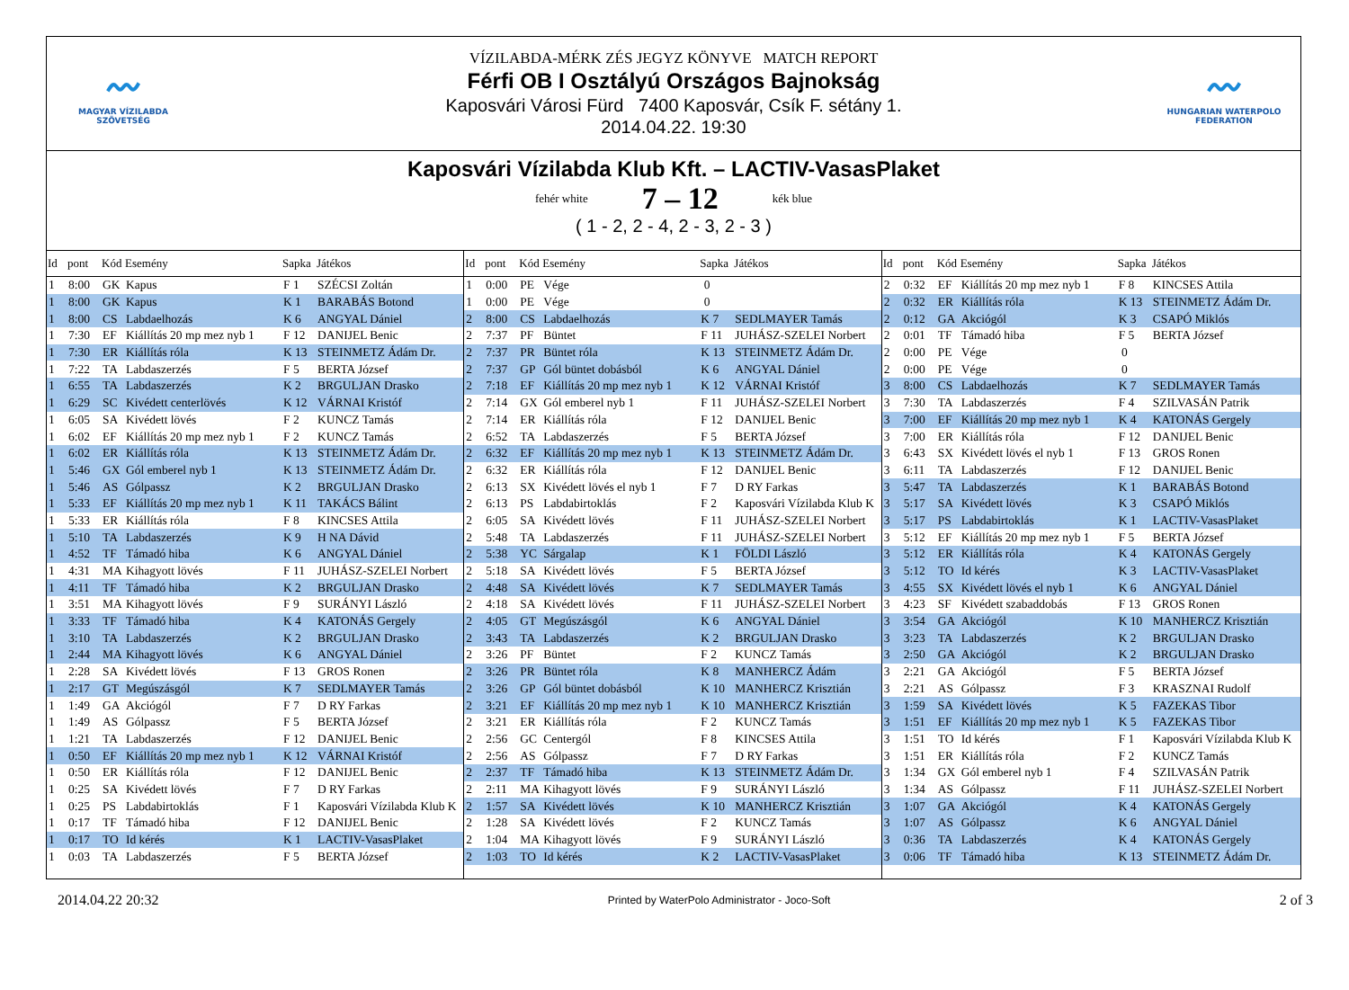〰
MAGYAR VÍZILABDA
SZÖVETSÉG
VÍZILABDA-MÉRK ZÉS JEGYZ KÖNYVE MATCH REPORT
Férfi OB I Osztályú Országos Bajnokság
Kaposvári Városi Fürd 7400 Kaposvár, Csík F. sétány 1.
2014.04.22. 19:30
〰
HUNGARIAN WATERPOLO
FEDERATION
Kaposvári Vízilabda Klub Kft. – LACTIV-VasasPlaket
fehér white 7 – 12 kék blue
( 1 - 2, 2 - 4, 2 - 3, 2 - 3 )
| Id | pont | Kód | Esemény | Sapka | Játékos |
| --- | --- | --- | --- | --- | --- |
| 1 | 8:00 | GK | Kapus | F 1 | SZÉCSI Zoltán |
| 1 | 8:00 | GK | Kapus | K 1 | BARABÁS Botond |
| 1 | 8:00 | CS | Labdaelhozás | K 6 | ANGYAL Dániel |
| 1 | 7:30 | EF | Kiállítás 20 mp mez nyb 1 | F 12 | DANIJEL Benic |
| 1 | 7:30 | ER | Kiállítás róla | K 13 | STEINMETZ Ádám Dr. |
| 1 | 7:22 | TA | Labdaszerzés | F 5 | BERTA József |
| 1 | 6:55 | TA | Labdaszerzés | K 2 | BRGULJAN Drasko |
| 1 | 6:29 | SC | Kivédett centerlövés | K 12 | VÁRNAI Kristóf |
| 1 | 6:05 | SA | Kivédett lövés | F 2 | KUNCZ Tamás |
| 1 | 6:02 | EF | Kiállítás 20 mp mez nyb 1 | F 2 | KUNCZ Tamás |
| 1 | 6:02 | ER | Kiállítás róla | K 13 | STEINMETZ Ádám Dr. |
| 1 | 5:46 | GX | Gól emberel nyb 1 | K 13 | STEINMETZ Ádám Dr. |
| 1 | 5:46 | AS | Gólpassz | K 2 | BRGULJAN Drasko |
| 1 | 5:33 | EF | Kiállítás 20 mp mez nyb 1 | K 11 | TAKÁCS Bálint |
| 1 | 5:33 | ER | Kiállítás róla | F 8 | KINCSES Attila |
| 1 | 5:10 | TA | Labdaszerzés | K 9 | H NA Dávid |
| 1 | 4:52 | TF | Támadó hiba | K 6 | ANGYAL Dániel |
| 1 | 4:31 | MA | Kihagyott lövés | F 11 | JUHÁSZ-SZELEI Norbert |
| 1 | 4:11 | TF | Támadó hiba | K 2 | BRGULJAN Drasko |
| 1 | 3:51 | MA | Kihagyott lövés | F 9 | SURÁNYI László |
| 1 | 3:33 | TF | Támadó hiba | K 4 | KATONÁS Gergely |
| 1 | 3:10 | TA | Labdaszerzés | K 2 | BRGULJAN Drasko |
| 1 | 2:44 | MA | Kihagyott lövés | K 6 | ANGYAL Dániel |
| 1 | 2:28 | SA | Kivédett lövés | F 13 | GROS Ronen |
| 1 | 2:17 | GT | Megúszásgól | K 7 | SEDLMAYER Tamás |
| 1 | 1:49 | GA | Akciógól | F 7 | D RY Farkas |
| 1 | 1:49 | AS | Gólpassz | F 5 | BERTA József |
| 1 | 1:21 | TA | Labdaszerzés | F 12 | DANIJEL Benic |
| 1 | 0:50 | EF | Kiállítás 20 mp mez nyb 1 | K 12 | VÁRNAI Kristóf |
| 1 | 0:50 | ER | Kiállítás róla | F 12 | DANIJEL Benic |
| 1 | 0:25 | SA | Kivédett lövés | F 7 | D RY Farkas |
| 1 | 0:25 | PS | Labdabirtoklás | F 1 | Kaposvári Vízilabda Klub K |
| 1 | 0:17 | TF | Támadó hiba | F 12 | DANIJEL Benic |
| 1 | 0:17 | TO | Id kérés | K 1 | LACTIV-VasasPlaket |
| 1 | 0:03 | TA | Labdaszerzés | F 5 | BERTA József |
| Id | pont | Kód | Esemény | Sapka | Játékos |
| --- | --- | --- | --- | --- | --- |
| 1 | 0:00 | PE | Vége | 0 | |
| 1 | 0:00 | PE | Vége | 0 | |
| 2 | 8:00 | CS | Labdaelhozás | K 7 | SEDLMAYER Tamás |
| 2 | 7:37 | PF | Büntet | F 11 | JUHÁSZ-SZELEI Norbert |
| 2 | 7:37 | PR | Büntet róla | K 13 | STEINMETZ Ádám Dr. |
| 2 | 7:37 | GP | Gól büntet dobásból | K 6 | ANGYAL Dániel |
| 2 | 7:18 | EF | Kiállítás 20 mp mez nyb 1 | K 12 | VÁRNAI Kristóf |
| 2 | 7:14 | GX | Gól emberel nyb 1 | F 11 | JUHÁSZ-SZELEI Norbert |
| 2 | 7:14 | ER | Kiállítás róla | F 12 | DANIJEL Benic |
| 2 | 6:52 | TA | Labdaszerzés | F 5 | BERTA József |
| 2 | 6:32 | EF | Kiállítás 20 mp mez nyb 1 | K 13 | STEINMETZ Ádám Dr. |
| 2 | 6:32 | ER | Kiállítás róla | F 12 | DANIJEL Benic |
| 2 | 6:13 | SX | Kivédett lövés el nyb 1 | F 7 | D RY Farkas |
| 2 | 6:13 | PS | Labdabirtoklás | F 2 | Kaposvári Vízilabda Klub K |
| 2 | 6:05 | SA | Kivédett lövés | F 11 | JUHÁSZ-SZELEI Norbert |
| 2 | 5:48 | TA | Labdaszerzés | F 11 | JUHÁSZ-SZELEI Norbert |
| 2 | 5:38 | YC | Sárgalap | K 1 | FÖLDI László |
| 2 | 5:18 | SA | Kivédett lövés | F 5 | BERTA József |
| 2 | 4:48 | SA | Kivédett lövés | K 7 | SEDLMAYER Tamás |
| 2 | 4:18 | SA | Kivédett lövés | F 11 | JUHÁSZ-SZELEI Norbert |
| 2 | 4:05 | GT | Megúszásgól | K 6 | ANGYAL Dániel |
| 2 | 3:43 | TA | Labdaszerzés | K 2 | BRGULJAN Drasko |
| 2 | 3:26 | PF | Büntet | F 2 | KUNCZ Tamás |
| 2 | 3:26 | PR | Büntet róla | K 8 | MANHERCZ Ádám |
| 2 | 3:26 | GP | Gól büntet dobásból | K 10 | MANHERCZ Krisztián |
| 2 | 3:21 | EF | Kiállítás 20 mp mez nyb 1 | K 10 | MANHERCZ Krisztián |
| 2 | 3:21 | ER | Kiállítás róla | F 2 | KUNCZ Tamás |
| 2 | 2:56 | GC | Centergól | F 8 | KINCSES Attila |
| 2 | 2:56 | AS | Gólpassz | F 7 | D RY Farkas |
| 2 | 2:37 | TF | Támadó hiba | K 13 | STEINMETZ Ádám Dr. |
| 2 | 2:11 | MA | Kihagyott lövés | F 9 | SURÁNYI László |
| 2 | 1:57 | SA | Kivédett lövés | K 10 | MANHERCZ Krisztián |
| 2 | 1:28 | SA | Kivédett lövés | F 2 | KUNCZ Tamás |
| 2 | 1:04 | MA | Kihagyott lövés | F 9 | SURÁNYI László |
| 2 | 1:03 | TO | Id kérés | K 2 | LACTIV-VasasPlaket |
| Id | pont | Kód | Esemény | Sapka | Játékos |
| --- | --- | --- | --- | --- | --- |
| 2 | 0:32 | EF | Kiállítás 20 mp mez nyb 1 | F 8 | KINCSES Attila |
| 2 | 0:32 | ER | Kiállítás róla | K 13 | STEINMETZ Ádám Dr. |
| 2 | 0:12 | GA | Akciógól | K 3 | CSAPÓ Miklós |
| 2 | 0:01 | TF | Támadó hiba | F 5 | BERTA József |
| 2 | 0:00 | PE | Vége | 0 | |
| 2 | 0:00 | PE | Vége | 0 | |
| 3 | 8:00 | CS | Labdaelhozás | K 7 | SEDLMAYER Tamás |
| 3 | 7:30 | TA | Labdaszerzés | F 4 | SZILVASÁN Patrik |
| 3 | 7:00 | EF | Kiállítás 20 mp mez nyb 1 | K 4 | KATONÁS Gergely |
| 3 | 7:00 | ER | Kiállítás róla | F 12 | DANIJEL Benic |
| 3 | 6:43 | SX | Kivédett lövés el nyb 1 | F 13 | GROS Ronen |
| 3 | 6:11 | TA | Labdaszerzés | F 12 | DANIJEL Benic |
| 3 | 5:47 | TA | Labdaszerzés | K 1 | BARABÁS Botond |
| 3 | 5:17 | SA | Kivédett lövés | K 3 | CSAPÓ Miklós |
| 3 | 5:17 | PS | Labdabirtoklás | K 1 | LACTIV-VasasPlaket |
| 3 | 5:12 | EF | Kiállítás 20 mp mez nyb 1 | F 5 | BERTA József |
| 3 | 5:12 | ER | Kiállítás róla | K 4 | KATONÁS Gergely |
| 3 | 5:12 | TO | Id kérés | K 3 | LACTIV-VasasPlaket |
| 3 | 4:55 | SX | Kivédett lövés el nyb 1 | K 6 | ANGYAL Dániel |
| 3 | 4:23 | SF | Kivédett szabaddobás | F 13 | GROS Ronen |
| 3 | 3:54 | GA | Akciógól | K 10 | MANHERCZ Krisztián |
| 3 | 3:23 | TA | Labdaszerzés | K 2 | BRGULJAN Drasko |
| 3 | 2:50 | GA | Akciógól | K 2 | BRGULJAN Drasko |
| 3 | 2:21 | GA | Akciógól | F 5 | BERTA József |
| 3 | 2:21 | AS | Gólpassz | F 3 | KRASZNAI Rudolf |
| 3 | 1:59 | SA | Kivédett lövés | K 5 | FAZEKAS Tibor |
| 3 | 1:51 | EF | Kiállítás 20 mp mez nyb 1 | K 5 | FAZEKAS Tibor |
| 3 | 1:51 | TO | Id kérés | F 1 | Kaposvári Vízilabda Klub K |
| 3 | 1:51 | ER | Kiállítás róla | F 2 | KUNCZ Tamás |
| 3 | 1:34 | GX | Gól emberel nyb 1 | F 4 | SZILVASÁN Patrik |
| 3 | 1:34 | AS | Gólpassz | F 11 | JUHÁSZ-SZELEI Norbert |
| 3 | 1:07 | GA | Akciógól | K 4 | KATONÁS Gergely |
| 3 | 1:07 | AS | Gólpassz | K 6 | ANGYAL Dániel |
| 3 | 0:36 | TA | Labdaszerzés | K 4 | KATONÁS Gergely |
| 3 | 0:06 | TF | Támadó hiba | K 13 | STEINMETZ Ádám Dr. |
2014.04.22 20:32 Printed by WaterPolo Administrator - Joco-Soft 2 of 3